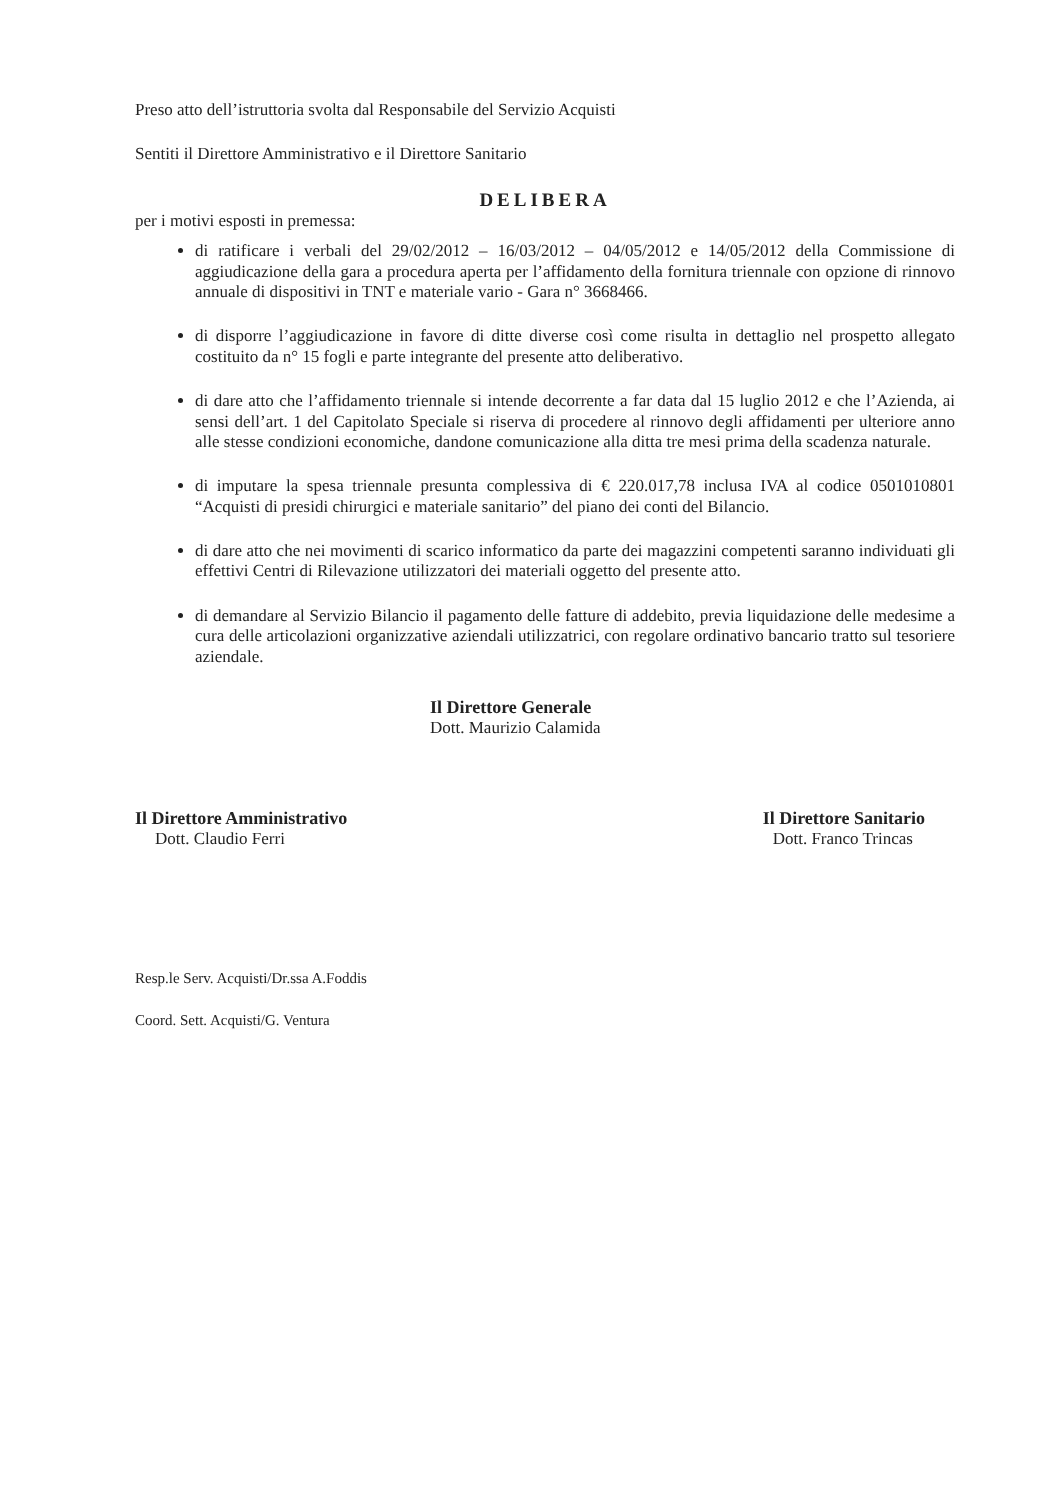Preso atto dell’istruttoria svolta dal Responsabile del Servizio Acquisti
Sentiti il Direttore Amministrativo e il Direttore Sanitario
DELIBERA
per i motivi esposti in premessa:
di ratificare i verbali del 29/02/2012 – 16/03/2012 – 04/05/2012 e 14/05/2012 della Commissione di aggiudicazione della gara a procedura aperta per l’affidamento della fornitura triennale con opzione di rinnovo annuale di dispositivi in TNT e materiale vario - Gara n° 3668466.
di disporre l’aggiudicazione in favore di ditte diverse così come risulta in dettaglio nel prospetto allegato costituito da n° 15 fogli e parte integrante del presente atto deliberativo.
di dare atto che l’affidamento triennale si intende decorrente a far data dal 15 luglio 2012 e che l’Azienda, ai sensi dell’art. 1 del Capitolato Speciale si riserva di procedere al rinnovo degli affidamenti per ulteriore anno alle stesse condizioni economiche, dandone comunicazione alla ditta tre mesi prima della scadenza naturale.
di imputare la spesa triennale presunta complessiva di € 220.017,78 inclusa IVA al codice 0501010801 “Acquisti di presidi chirurgici e materiale sanitario” del piano dei conti del Bilancio.
di dare atto che nei movimenti di scarico informatico da parte dei magazzini competenti saranno individuati gli effettivi Centri di Rilevazione utilizzatori dei materiali oggetto del presente atto.
di demandare al Servizio Bilancio il pagamento delle fatture di addebito, previa liquidazione delle medesime a cura delle articolazioni organizzative aziendali utilizzatrici, con regolare ordinativo bancario tratto sul tesoriere aziendale.
Il Direttore Generale
Dott. Maurizio Calamida
Il Direttore Amministrativo
Dott. Claudio Ferri
Il Direttore Sanitario
Dott. Franco Trincas
Resp.le Serv. Acquisti/Dr.ssa A.Foddis
Coord. Sett. Acquisti/G. Ventura